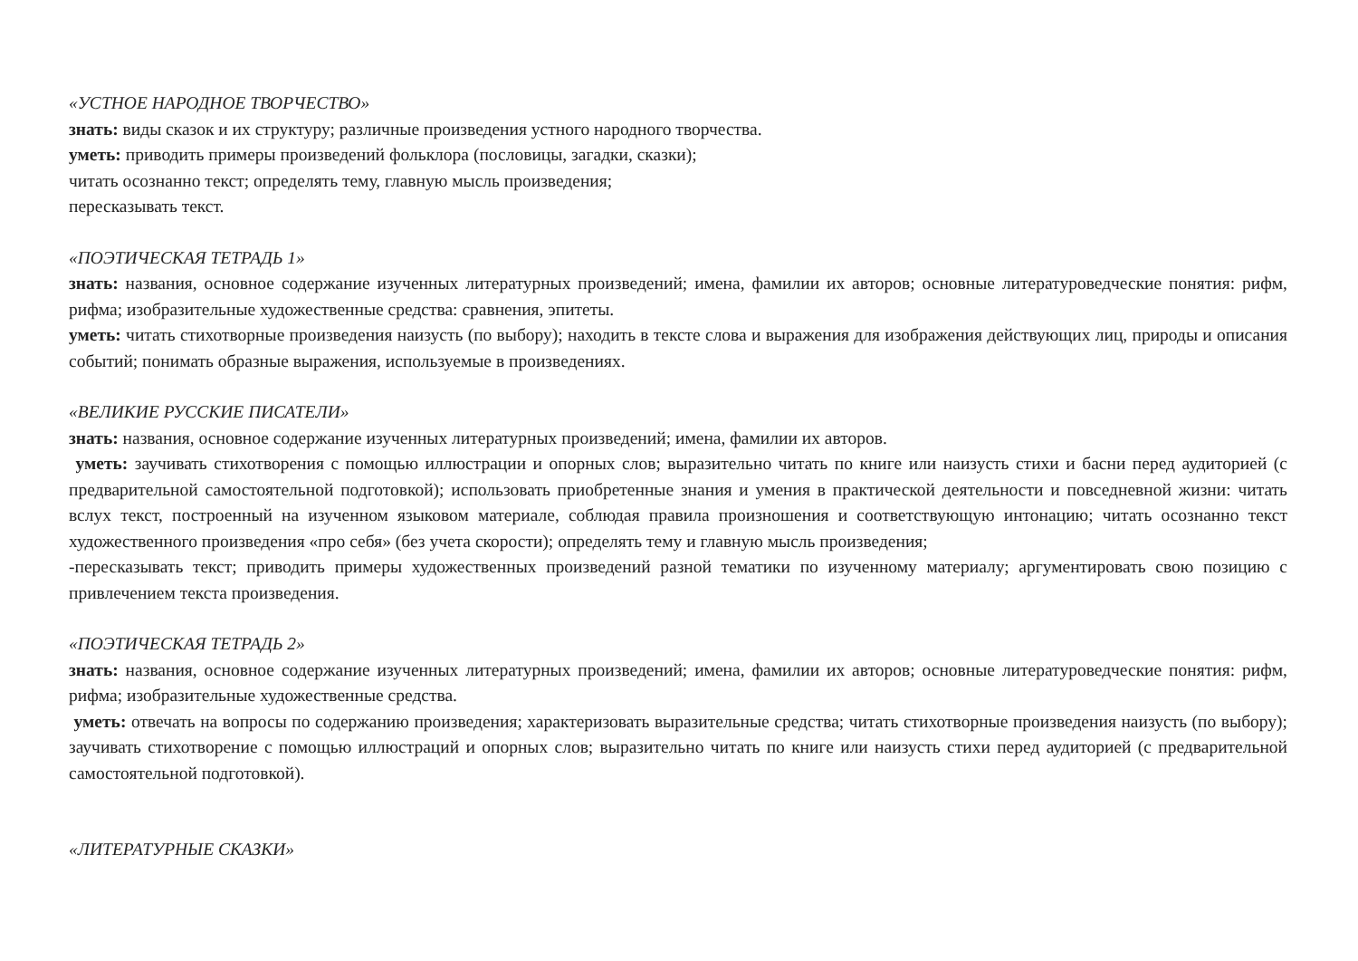«УСТНОЕ НАРОДНОЕ ТВОРЧЕСТВО»
знать: виды сказок и их структуру; различные произведения устного народного творчества.
уметь: приводить примеры произведений фольклора (пословицы, загадки, сказки);
читать осознанно текст; определять тему, главную мысль произведения;
пересказывать текст.
«ПОЭТИЧЕСКАЯ ТЕТРАДЬ 1»
знать: названия, основное содержание изученных литературных произведений; имена, фамилии их авторов; основные литературоведческие понятия: рифм, рифма; изобразительные художественные средства: сравнения, эпитеты.
уметь: читать стихотворные произведения наизусть (по выбору); находить в тексте слова и выражения для изображения действующих лиц, природы и описания событий; понимать образные выражения, используемые в произведениях.
«ВЕЛИКИЕ РУССКИЕ ПИСАТЕЛИ»
знать: названия, основное содержание изученных литературных произведений; имена, фамилии их авторов.
уметь: заучивать стихотворения с помощью иллюстрации и опорных слов; выразительно читать по книге или наизусть стихи и басни перед аудиторией (с предварительной самостоятельной подготовкой); использовать приобретенные знания и умения в практической деятельности и повседневной жизни: читать вслух текст, построенный на изученном языковом материале, соблюдая правила произношения и соответствующую интонацию; читать осознанно текст художественного произведения «про себя» (без учета скорости); определять тему и главную мысль произведения;
-пересказывать текст; приводить примеры художественных произведений разной тематики по изученному материалу; аргументировать свою позицию с привлечением текста произведения.
«ПОЭТИЧЕСКАЯ ТЕТРАДЬ 2»
знать: названия, основное содержание изученных литературных произведений; имена, фамилии их авторов; основные литературоведческие понятия: рифм, рифма; изобразительные художественные средства.
уметь: отвечать на вопросы по содержанию произведения; характеризовать выразительные средства; читать стихотворные произведения наизусть (по выбору); заучивать стихотворение с помощью иллюстраций и опорных слов; выразительно читать по книге или наизусть стихи перед аудиторией (с предварительной самостоятельной подготовкой).
«ЛИТЕРАТУРНЫЕ СКАЗКИ»